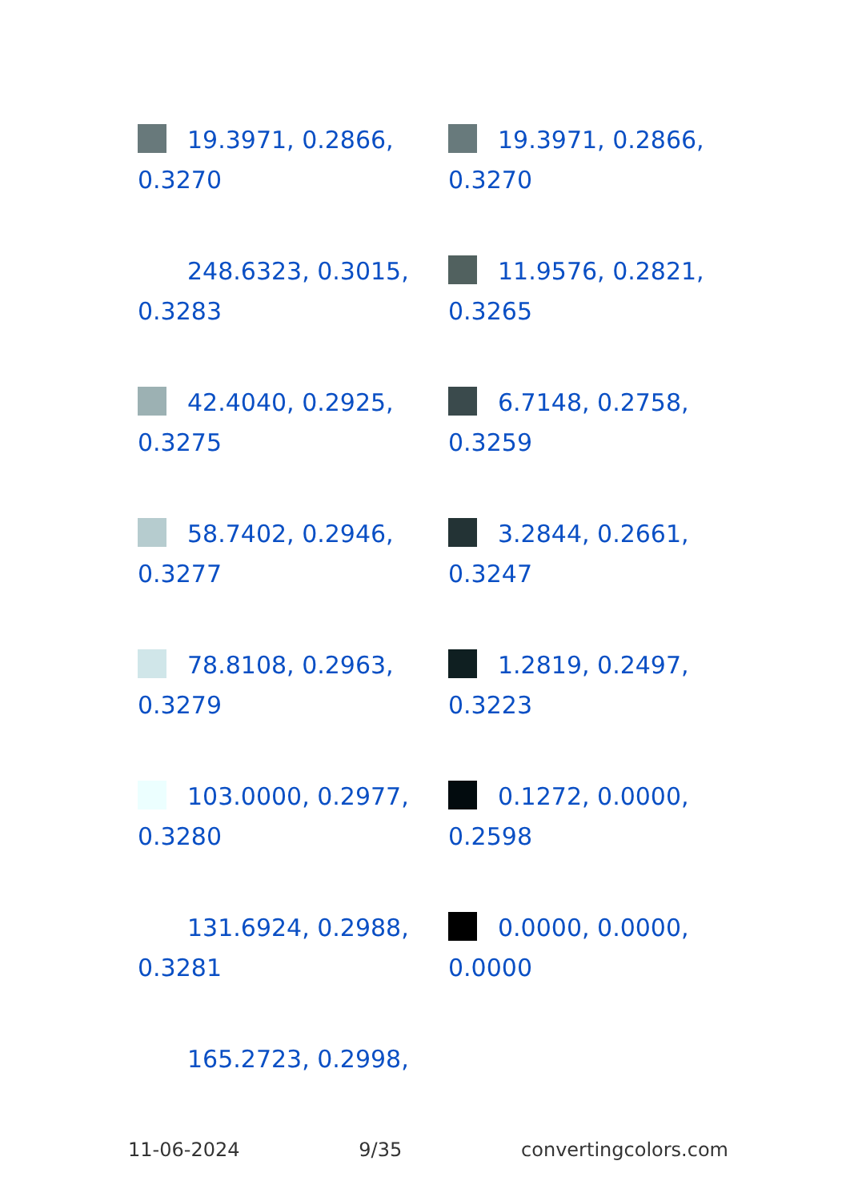19.3971, 0.2866, 0.3270
19.3971, 0.2866, 0.3270
248.6323, 0.3015, 0.3283
11.9576, 0.2821, 0.3265
42.4040, 0.2925, 0.3275
6.7148, 0.2758, 0.3259
58.7402, 0.2946, 0.3277
3.2844, 0.2661, 0.3247
78.8108, 0.2963, 0.3279
1.2819, 0.2497, 0.3223
103.0000, 0.2977, 0.3280
0.1272, 0.0000, 0.2598
131.6924, 0.2988, 0.3281
0.0000, 0.0000, 0.0000
165.2723, 0.2998,
11-06-2024 9/35 convertingcolors.com